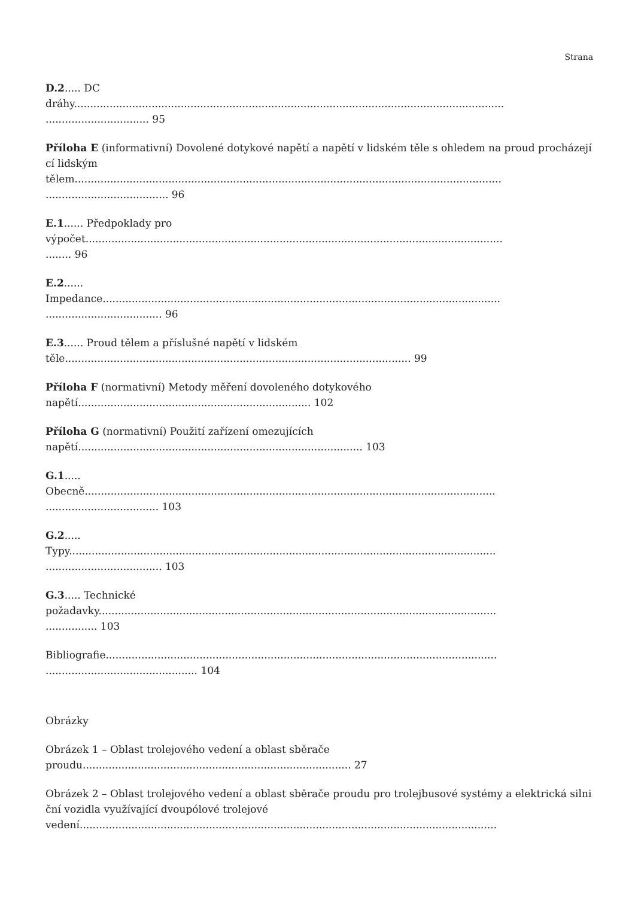Strana
D.2..... DC
dráhy.....................................................................................................................................
................................ 95
Příloha E (informativní) Dovolené dotykové napětí a napětí v lidském těle s ohledem na proud procházející lidským
tělem....................................................................................................................................
...................................... 96
E.1...... Předpoklady pro
výpočet.................................................................................................................................
........ 96
E.2......
Impedance...........................................................................................................................
.................................... 96
E.3...... Proud tělem a příslušné napětí v lidském
těle........................................................................................................... 99
Příloha F (normativní) Metody měření dovoleného dotykového
napětí........................................................................ 102
Příloha G (normativní) Použití zařízení omezujících
napětí........................................................................................ 103
G.1.....
Obecně...............................................................................................................................
................................... 103
G.2.....
Typy....................................................................................................................................
.................................... 103
G.3..... Technické
požadavky...........................................................................................................................
................ 103
Bibliografie.........................................................................................................................
............................................... 104
Obrázky
Obrázek 1 – Oblast trolejového vedení a oblast sběrače
proudu................................................................................... 27
Obrázek 2 – Oblast trolejového vedení a oblast sběrače proudu pro trolejbusové systémy a elektrická silniční vozidla využívající dvoupólové trolejové
vedení.................................................................................................................................